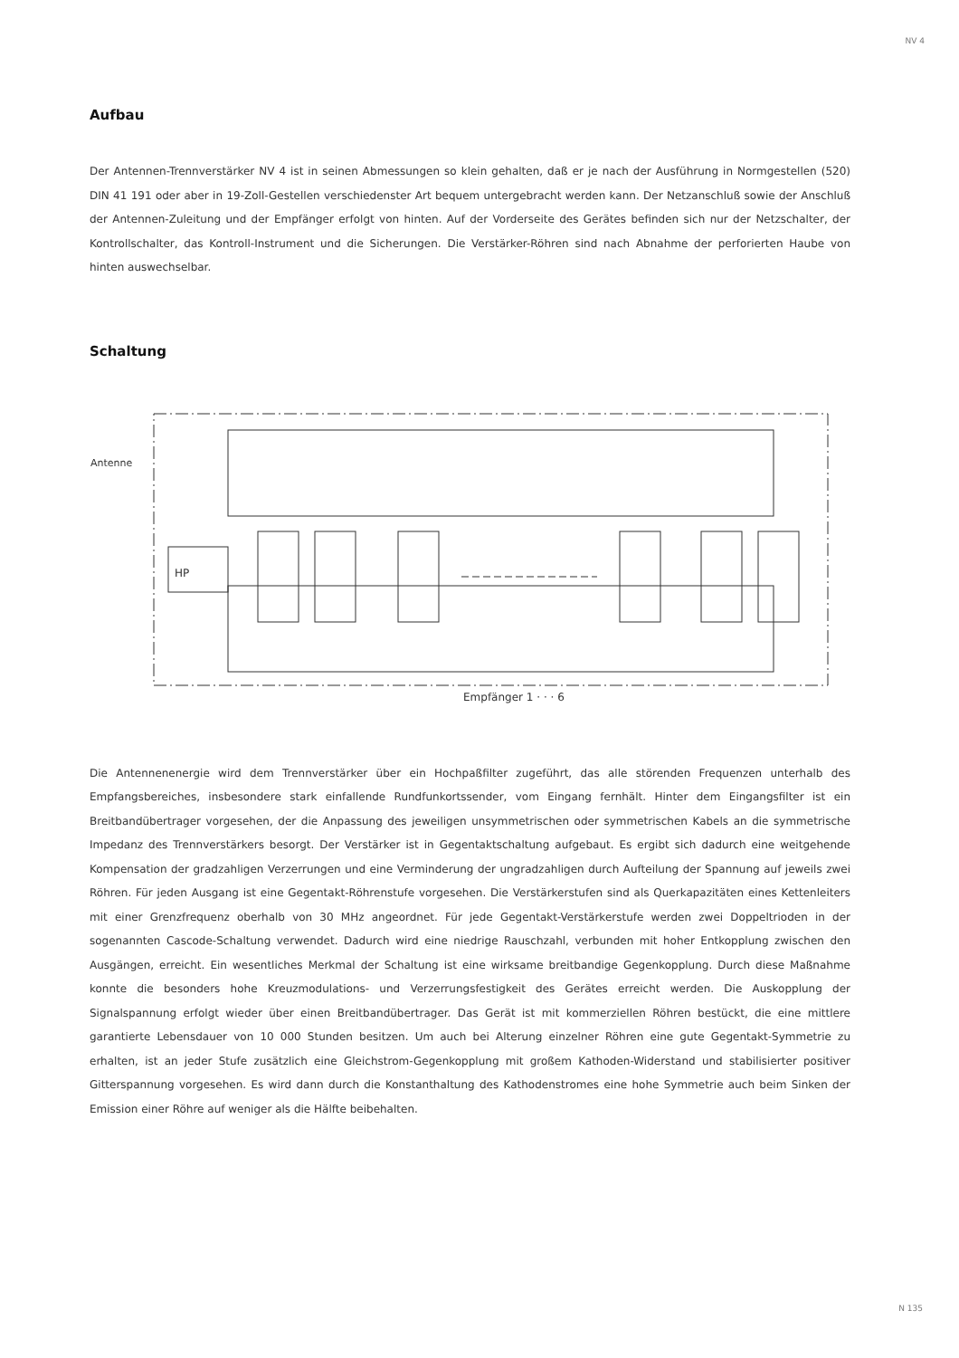NV 4
Aufbau
Der Antennen-Trennverstärker NV 4 ist in seinen Abmessungen so klein gehalten, daß er je nach der Ausführung in Normgestellen (520) DIN 41 191 oder aber in 19-Zoll-Gestellen verschiedenster Art bequem untergebracht werden kann. Der Netzanschluß sowie der Anschluß der Antennen-Zuleitung und der Empfänger erfolgt von hinten. Auf der Vorderseite des Gerätes befinden sich nur der Netzschalter, der Kontrollschalter, das Kontroll-Instrument und die Sicherungen. Die Verstärker-Röhren sind nach Abnahme der perforierten Haube von hinten auswechselbar.
Schaltung
HP
Antenne
Empfänger 1 · · · 6
Die Antennenenergie wird dem Trennverstärker über ein Hochpaßfilter zugeführt, das alle störenden Frequenzen unterhalb des Empfangsbereiches, insbesondere stark einfallende Rundfunkortssender, vom Eingang fernhält. Hinter dem Eingangsfilter ist ein Breitbandübertrager vorgesehen, der die Anpassung des jeweiligen unsymmetrischen oder symmetrischen Kabels an die symmetrische Impedanz des Trennverstärkers besorgt. Der Verstärker ist in Gegentaktschaltung aufgebaut. Es ergibt sich dadurch eine weitgehende Kompensation der gradzahligen Verzerrungen und eine Verminderung der ungradzahligen durch Aufteilung der Spannung auf jeweils zwei Röhren. Für jeden Ausgang ist eine Gegentakt-Röhrenstufe vorgesehen. Die Verstärkerstufen sind als Querkapazitäten eines Kettenleiters mit einer Grenzfrequenz oberhalb von 30 MHz angeordnet. Für jede Gegentakt-Verstärkerstufe werden zwei Doppeltrioden in der sogenannten Cascode-Schaltung verwendet. Dadurch wird eine niedrige Rauschzahl, verbunden mit hoher Entkopplung zwischen den Ausgängen, erreicht. Ein wesentliches Merkmal der Schaltung ist eine wirksame breitbandige Gegenkopplung. Durch diese Maßnahme konnte die besonders hohe Kreuzmodulations- und Verzerrungsfestigkeit des Gerätes erreicht werden. Die Auskopplung der Signalspannung erfolgt wieder über einen Breitbandübertrager. Das Gerät ist mit kommerziellen Röhren bestückt, die eine mittlere garantierte Lebensdauer von 10 000 Stunden besitzen. Um auch bei Alterung einzelner Röhren eine gute Gegentakt-Symmetrie zu erhalten, ist an jeder Stufe zusätzlich eine Gleichstrom-Gegenkopplung mit großem Kathoden-Widerstand und stabilisierter positiver Gitterspannung vorgesehen. Es wird dann durch die Konstanthaltung des Kathodenstromes eine hohe Symmetrie auch beim Sinken der Emission einer Röhre auf weniger als die Hälfte beibehalten.
N 135